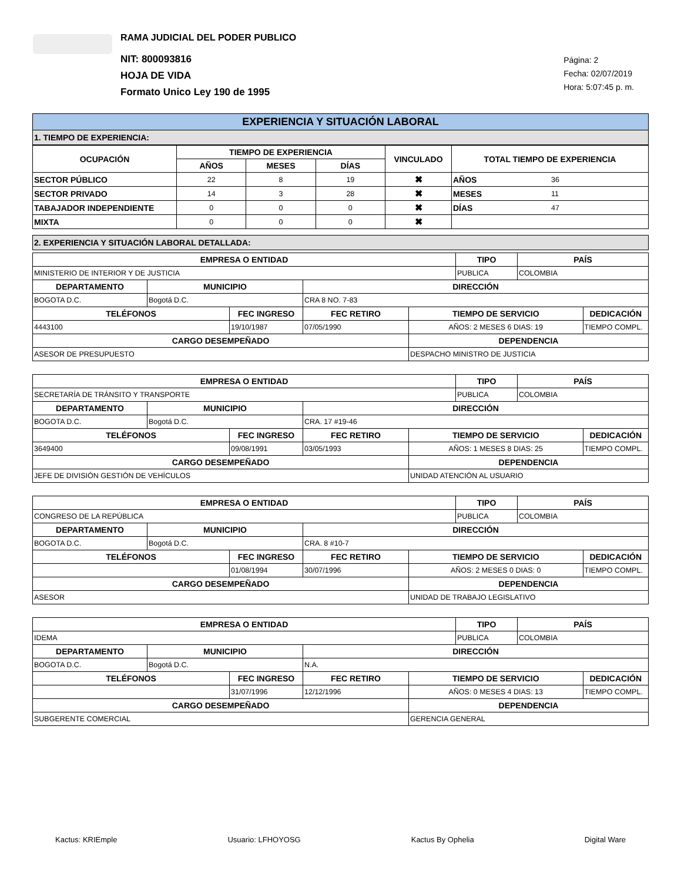RAMA JUDICIAL DEL PODER PUBLICO
NIT: 800093816
HOJA DE VIDA
Formato Unico Ley 190 de 1995
Página: 2
Fecha: 02/07/2019
Hora: 5:07:45 p. m.
EXPERIENCIA Y SITUACIÓN LABORAL
1. TIEMPO DE EXPERIENCIA:
| OCUPACIÓN | TIEMPO DE EXPERIENCIA | | | VINCULADO | TOTAL TIEMPO DE EXPERIENCIA | |
| --- | --- | --- | --- | --- | --- | --- |
| | AÑOS | MESES | DÍAS | | | |
| SECTOR PÚBLICO | 22 | 8 | 19 | ✖ | AÑOS | 36 |
| SECTOR PRIVADO | 14 | 3 | 28 | ✖ | MESES | 11 |
| TABAJADOR INDEPENDIENTE | 0 | 0 | 0 | ✖ | DÍAS | 47 |
| MIXTA | 0 | 0 | 0 | ✖ | | |
2. EXPERIENCIA Y SITUACIÓN LABORAL DETALLADA:
| EMPRESA O ENTIDAD | | | | | TIPO | PAÍS | |
| --- | --- | --- | --- | --- | --- | --- | --- |
| MINISTERIO DE INTERIOR Y DE JUSTICIA | | | | | PUBLICA | COLOMBIA | |
| DEPARTAMENTO | MUNICIPIO | | DIRECCIÓN | | | | |
| BOGOTA D.C. | Bogotá D.C. | | CRA 8 NO. 7-83 | | | | |
| TELÉFONOS | | FEC INGRESO | FEC RETIRO | TIEMPO DE SERVICIO | | | DEDICACIÓN |
| 4443100 | | 19/10/1987 | 07/05/1990 | AÑOS: 2 MESES 6 DIAS: 19 | | | TIEMPO COMPL. |
| CARGO DESEMPEÑADO | | | | DEPENDENCIA | | | |
| ASESOR DE PRESUPUESTO | | | | DESPACHO MINISTRO DE JUSTICIA | | | |
| EMPRESA O ENTIDAD | | | | | TIPO | PAÍS | |
| --- | --- | --- | --- | --- | --- | --- | --- |
| SECRETARÍA DE TRÁNSITO Y TRANSPORTE | | | | | PUBLICA | COLOMBIA | |
| DEPARTAMENTO | MUNICIPIO | | DIRECCIÓN | | | | |
| BOGOTA D.C. | Bogotá D.C. | | CRA. 17 #19-46 | | | | |
| TELÉFONOS | | FEC INGRESO | FEC RETIRO | TIEMPO DE SERVICIO | | | DEDICACIÓN |
| 3649400 | | 09/08/1991 | 03/05/1993 | AÑOS: 1 MESES 8 DIAS: 25 | | | TIEMPO COMPL. |
| CARGO DESEMPEÑADO | | | | DEPENDENCIA | | | |
| JEFE DE DIVISIÓN GESTIÓN DE VEHÍCULOS | | | | UNIDAD ATENCIÓN AL USUARIO | | | |
| EMPRESA O ENTIDAD | | | | | TIPO | PAÍS | |
| --- | --- | --- | --- | --- | --- | --- | --- |
| CONGRESO DE LA REPÚBLICA | | | | | PUBLICA | COLOMBIA | |
| DEPARTAMENTO | MUNICIPIO | | DIRECCIÓN | | | | |
| BOGOTA D.C. | Bogotá D.C. | | CRA. 8 #10-7 | | | | |
| TELÉFONOS | | FEC INGRESO | FEC RETIRO | TIEMPO DE SERVICIO | | | DEDICACIÓN |
| | | 01/08/1994 | 30/07/1996 | AÑOS: 2 MESES 0 DIAS: 0 | | | TIEMPO COMPL. |
| CARGO DESEMPEÑADO | | | | DEPENDENCIA | | | |
| ASESOR | | | | UNIDAD DE TRABAJO LEGISLATIVO | | | |
| EMPRESA O ENTIDAD | | | | | TIPO | PAÍS | |
| --- | --- | --- | --- | --- | --- | --- | --- |
| IDEMA | | | | | PUBLICA | COLOMBIA | |
| DEPARTAMENTO | MUNICIPIO | | DIRECCIÓN | | | | |
| BOGOTA D.C. | Bogotá D.C. | | N.A. | | | | |
| TELÉFONOS | | FEC INGRESO | FEC RETIRO | TIEMPO DE SERVICIO | | | DEDICACIÓN |
| | | 31/07/1996 | 12/12/1996 | AÑOS: 0 MESES 4 DIAS: 13 | | | TIEMPO COMPL. |
| CARGO DESEMPEÑADO | | | | DEPENDENCIA | | | |
| SUBGERENTE COMERCIAL | | | | GERENCIA GENERAL | | | |
Kactus: KRIEmple Usuario: LFHOYOSG Kactus By Ophelia Digital Ware